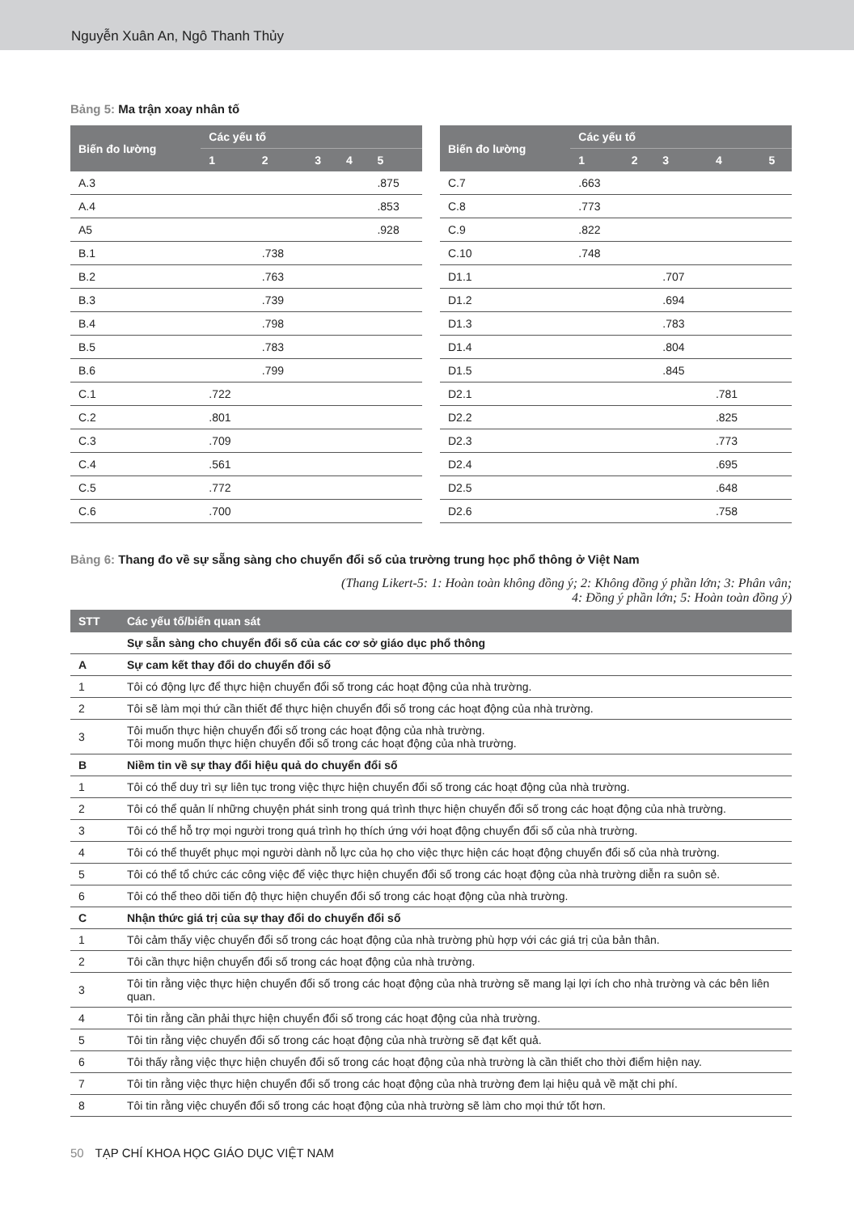Nguyễn Xuân An, Ngô Thanh Thủy
Bảng 5: Ma trận xoay nhân tố
| Biến đo lường | Các yếu tố | | | | |
| --- | --- | --- | --- | --- | --- |
| | 1 | 2 | 3 | 4 | 5 |
| A.3 | | | | | .875 |
| A.4 | | | | | .853 |
| A5 | | | | | .928 |
| B.1 | | .738 | | | |
| B.2 | | .763 | | | |
| B.3 | | .739 | | | |
| B.4 | | .798 | | | |
| B.5 | | .783 | | | |
| B.6 | | .799 | | | |
| C.1 | .722 | | | | |
| C.2 | .801 | | | | |
| C.3 | .709 | | | | |
| C.4 | .561 | | | | |
| C.5 | .772 | | | | |
| C.6 | .700 | | | | |
| Biến đo lường | Các yếu tố | | | | |
| --- | --- | --- | --- | --- | --- |
| | 1 | 2 | 3 | 4 | 5 |
| C.7 | .663 | | | | |
| C.8 | .773 | | | | |
| C.9 | .822 | | | | |
| C.10 | .748 | | | | |
| D1.1 | | | .707 | | |
| D1.2 | | | .694 | | |
| D1.3 | | | .783 | | |
| D1.4 | | | .804 | | |
| D1.5 | | | .845 | | |
| D2.1 | | | | .781 | |
| D2.2 | | | | .825 | |
| D2.3 | | | | .773 | |
| D2.4 | | | | .695 | |
| D2.5 | | | | .648 | |
| D2.6 | | | | .758 | |
Bảng 6: Thang đo về sự sẵng sàng cho chuyển đổi số của trường trung học phổ thông ở Việt Nam
(Thang Likert-5: 1: Hoàn toàn không đồng ý; 2: Không đồng ý phần lớn; 3: Phân vân;
4: Đồng ý phần lớn; 5: Hoàn toàn đồng ý)
| STT | Các yếu tố/biến quan sát |
| --- | --- |
| | Sự sẵn sàng cho chuyển đổi số của các cơ sở giáo dục phổ thông |
| A | Sự cam kết thay đổi do chuyển đổi số |
| 1 | Tôi có động lực để thực hiện chuyển đổi số trong các hoạt động của nhà trường. |
| 2 | Tôi sẽ làm mọi thứ cần thiết để thực hiện chuyển đổi số trong các hoạt động của nhà trường. |
| 3 | Tôi muốn thực hiện chuyển đổi số trong các hoạt động của nhà trường. Tôi mong muốn thực hiện chuyển đổi số trong các hoạt động của nhà trường. |
| B | Niềm tin về sự thay đổi hiệu quả do chuyển đổi số |
| 1 | Tôi có thể duy trì sự liên tục trong việc thực hiện chuyển đổi số trong các hoạt động của nhà trường. |
| 2 | Tôi có thể quản lí những chuyện phát sinh trong quá trình thực hiện chuyển đổi số trong các hoạt động của nhà trường. |
| 3 | Tôi có thể hỗ trợ mọi người trong quá trình họ thích ứng với hoạt động chuyển đổi số của nhà trường. |
| 4 | Tôi có thể thuyết phục mọi người dành nỗ lực của họ cho việc thực hiện các hoạt động chuyển đổi số của nhà trường. |
| 5 | Tôi có thể tổ chức các công việc để việc thực hiện chuyển đổi số trong các hoạt động của nhà trường diễn ra suôn sẻ. |
| 6 | Tôi có thể theo dõi tiến độ thực hiện chuyển đổi số trong các hoạt động của nhà trường. |
| C | Nhận thức giá trị của sự thay đổi do chuyển đổi số |
| 1 | Tôi cảm thấy việc chuyển đổi số trong các hoạt động của nhà trường phù hợp với các giá trị của bản thân. |
| 2 | Tôi cần thực hiện chuyển đổi số trong các hoạt động của nhà trường. |
| 3 | Tôi tin rằng việc thực hiện chuyển đổi số trong các hoạt động của nhà trường sẽ mang lại lợi ích cho nhà trường và các bên liên quan. |
| 4 | Tôi tin rằng cần phải thực hiện chuyển đổi số trong các hoạt động của nhà trường. |
| 5 | Tôi tin rằng việc chuyển đổi số trong các hoạt động của nhà trường sẽ đạt kết quả. |
| 6 | Tôi thấy rằng việc thực hiện chuyển đổi số trong các hoạt động của nhà trường là cần thiết cho thời điểm hiện nay. |
| 7 | Tôi tin rằng việc thực hiện chuyển đổi số trong các hoạt động của nhà trường đem lại hiệu quả về mặt chi phí. |
| 8 | Tôi tin rằng việc chuyển đổi số trong các hoạt động của nhà trường sẽ làm cho mọi thứ tốt hơn. |
50 TẠP CHÍ KHOA HỌC GIÁO DỤC VIỆT NAM